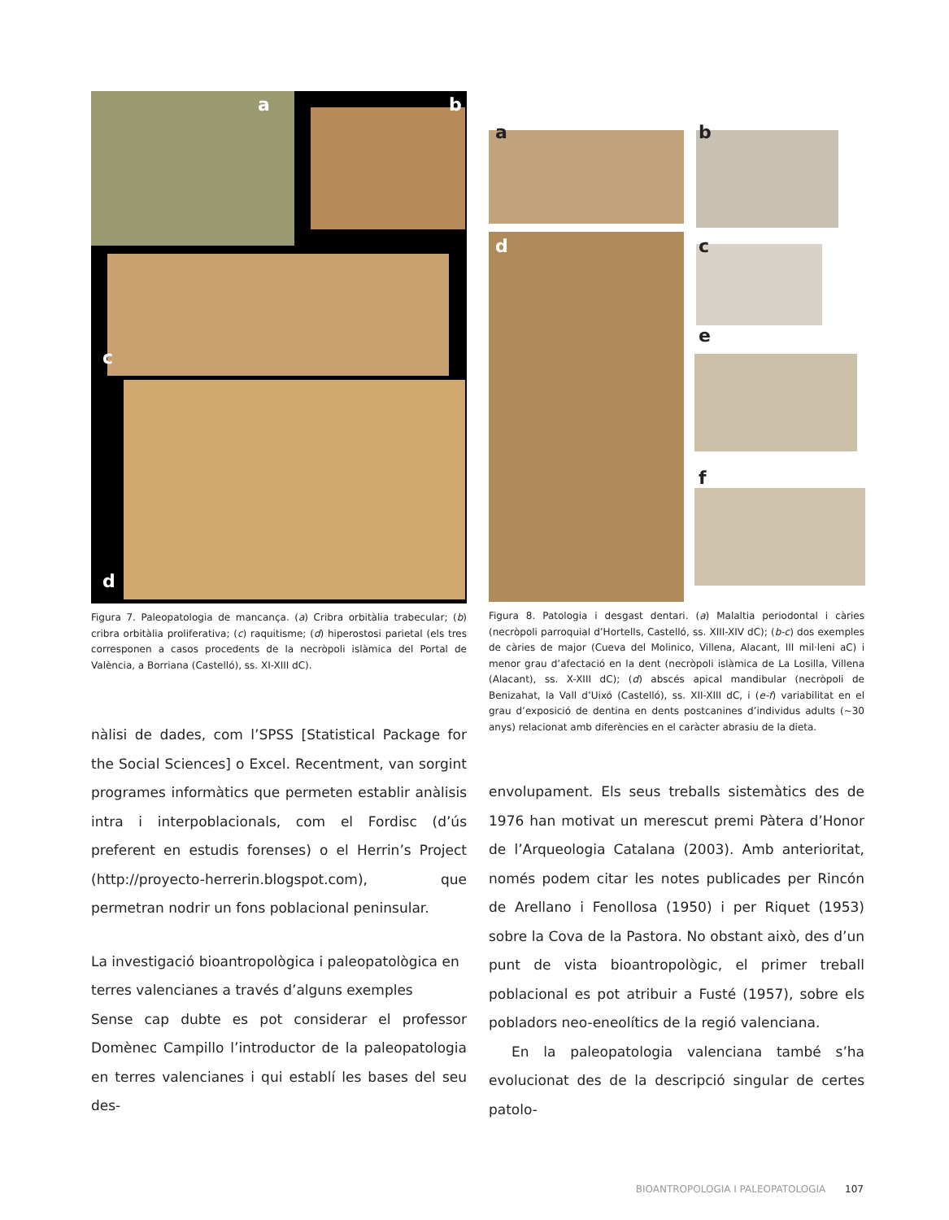a b
c
d
Figura 7. Paleopatologia de mancança. (a) Cribra orbitàlia trabecular; (b) cribra orbitàlia proliferativa; (c) raquitisme; (d) hiperostosi parietal (els tres corresponen a casos procedents de la necròpoli islàmica del Portal de València, a Borriana (Castelló), ss. XI-XIII dC).
a b
d c
e
f
Figura 8. Patologia i desgast dentari. (a) Malaltia periodontal i càries (necròpoli parroquial d’Hortells, Castelló, ss. XIII-XIV dC); (b-c) dos exemples de càries de major (Cueva del Molinico, Villena, Alacant, III mil·leni aC) i menor grau d’afectació en la dent (necròpoli islàmica de La Losilla, Villena (Alacant), ss. X-XIII dC); (d) abscés apical mandibular (necròpoli de Benizahat, la Vall d’Uixó (Castelló), ss. XII-XIII dC, i (e-f) variabilitat en el grau d’exposició de dentina en dents postcanines d’individus adults (~30 anys) relacionat amb diferències en el caràcter abrasiu de la dieta.
nàlisi de dades, com l’SPSS [Statistical Package for the Social Sciences] o Excel. Recentment, van sorgint programes informàtics que permeten establir anàlisis intra i interpoblacionals, com el Fordisc (d’ús preferent en estudis forenses) o el Herrin’s Project (http://proyecto-herrerin.blogspot.com), que permetran nodrir un fons poblacional peninsular.
La investigació bioantropològica i paleopatològica en terres valencianes a través d’alguns exemples
Sense cap dubte es pot considerar el professor Domènec Campillo l’introductor de la paleopatologia en terres valencianes i qui establí les bases del seu des-
envolupament. Els seus treballs sistemàtics des de 1976 han motivat un merescut premi Pàtera d’Honor de l’Arqueologia Catalana (2003). Amb anterioritat, només podem citar les notes publicades per Rincón de Arellano i Fenollosa (1950) i per Riquet (1953) sobre la Cova de la Pastora. No obstant això, des d’un punt de vista bioantropològic, el primer treball poblacional es pot atribuir a Fusté (1957), sobre els pobladors neo-eneolítics de la regió valenciana.
En la paleopatologia valenciana també s’ha evolucionat des de la descripció singular de certes patolo-
BIOANTROPOLOGIA I PALEOPATOLOGIA 107